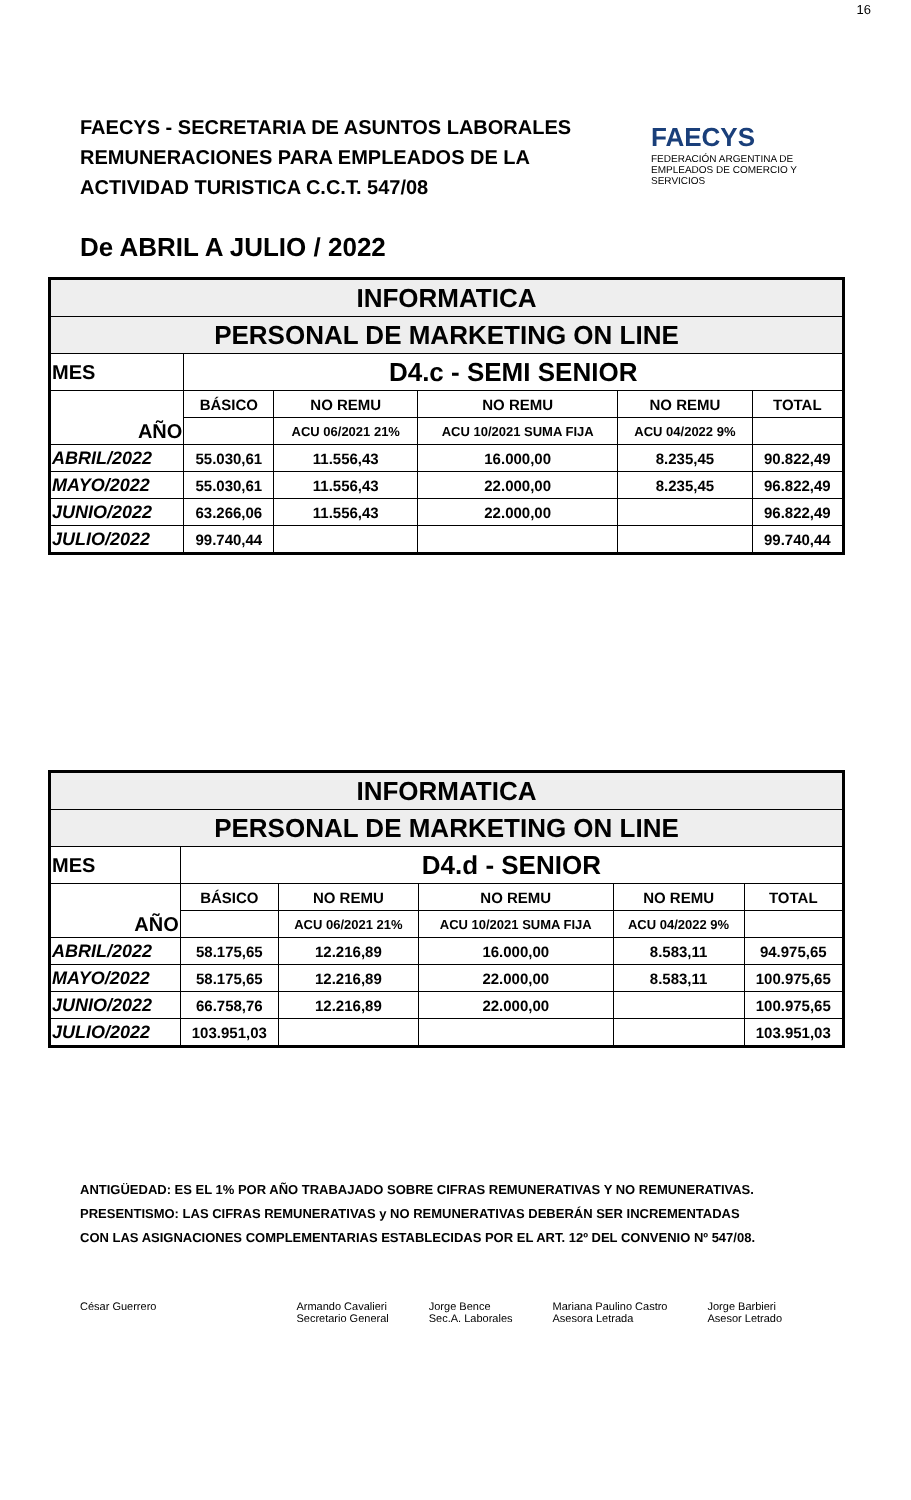16
FAECYS - SECRETARIA DE ASUNTOS LABORALES
REMUNERACIONES PARA EMPLEADOS DE LA
ACTIVIDAD TURISTICA C.C.T. 547/08
FAECYS
FEDERACIÓN ARGENTINA DE EMPLEADOS DE COMERCIO Y SERVICIOS
De ABRIL A JULIO / 2022
| INFORMATICA | | | | | |
| PERSONAL DE MARKETING ON LINE | | | | | |
| MES | D4.c - SEMI SENIOR | | | | |
| AÑO | BÁSICO | NO REMU | NO REMU | NO REMU | TOTAL |
| | | ACU 06/2021 21% | ACU 10/2021 SUMA FIJA | ACU 04/2022 9% | |
| ABRIL/2022 | 55.030,61 | 11.556,43 | 16.000,00 | 8.235,45 | 90.822,49 |
| MAYO/2022 | 55.030,61 | 11.556,43 | 22.000,00 | 8.235,45 | 96.822,49 |
| JUNIO/2022 | 63.266,06 | 11.556,43 | 22.000,00 | | 96.822,49 |
| JULIO/2022 | 99.740,44 | | | | 99.740,44 |
| INFORMATICA | | | | | |
| PERSONAL DE MARKETING ON LINE | | | | | |
| MES | D4.d - SENIOR | | | | |
| AÑO | BÁSICO | NO REMU | NO REMU | NO REMU | TOTAL |
| | | ACU 06/2021 21% | ACU 10/2021 SUMA FIJA | ACU 04/2022 9% | |
| ABRIL/2022 | 58.175,65 | 12.216,89 | 16.000,00 | 8.583,11 | 94.975,65 |
| MAYO/2022 | 58.175,65 | 12.216,89 | 22.000,00 | 8.583,11 | 100.975,65 |
| JUNIO/2022 | 66.758,76 | 12.216,89 | 22.000,00 | | 100.975,65 |
| JULIO/2022 | 103.951,03 | | | | 103.951,03 |
ANTIGÜEDAD: ES EL 1% POR AÑO TRABAJADO SOBRE CIFRAS REMUNERATIVAS Y NO REMUNERATIVAS.
PRESENTISMO: LAS CIFRAS REMUNERATIVAS y NO REMUNERATIVAS DEBERÁN SER INCREMENTADAS
CON LAS ASIGNACIONES COMPLEMENTARIAS ESTABLECIDAS POR EL ART. 12º DEL CONVENIO Nº 547/08.
César Guerrero Armando Cavalieri
Secretario General
Jorge Bence
Sec.A. Laborales
Mariana Paulino Castro
Asesora Letrada
Jorge Barbieri
Asesor Letrado